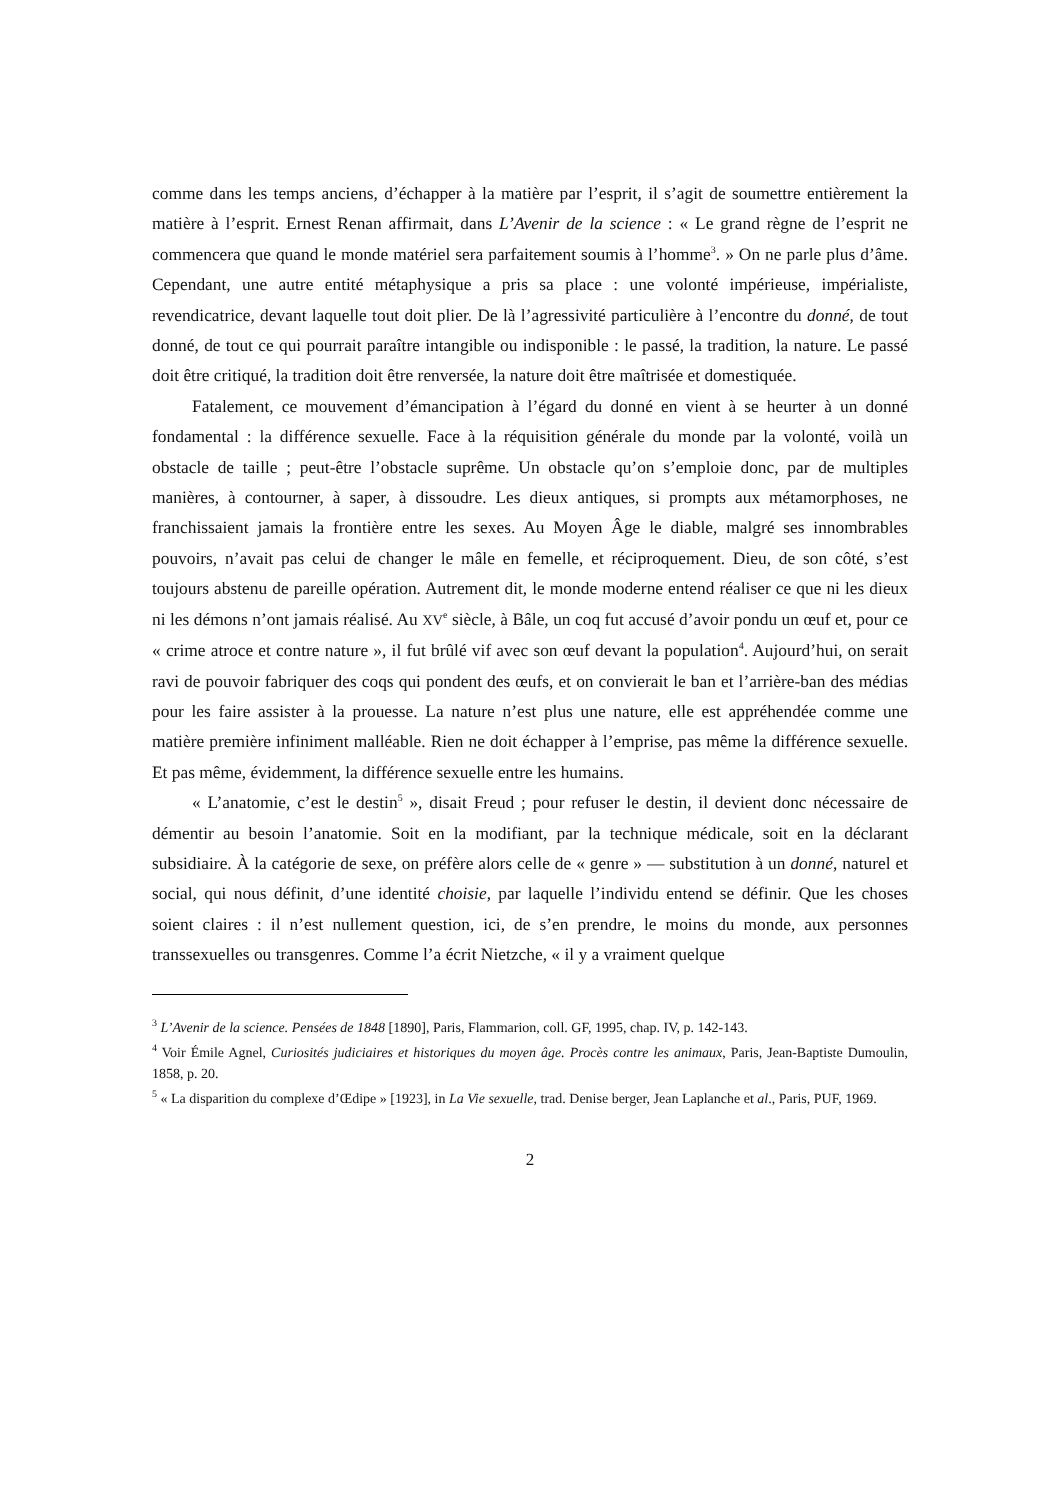comme dans les temps anciens, d’échapper à la matière par l’esprit, il s’agit de soumettre entièrement la matière à l’esprit. Ernest Renan affirmait, dans L’Avenir de la science : « Le grand règne de l’esprit ne commencera que quand le monde matériel sera parfaitement soumis à l’homme<sup>3</sup>. » On ne parle plus d’âme. Cependant, une autre entité métaphysique a pris sa place : une volonté impérieuse, impérialiste, revendicatrice, devant laquelle tout doit plier. De là l’agressivité particulière à l’encontre du donné, de tout donné, de tout ce qui pourrait paraître intangible ou indisponible : le passé, la tradition, la nature. Le passé doit être critiqué, la tradition doit être renversée, la nature doit être maîtrisée et domestiquée.
Fatalement, ce mouvement d’émancipation à l’égard du donné en vient à se heurter à un donné fondamental : la différence sexuelle. Face à la réquisition générale du monde par la volonté, voilà un obstacle de taille ; peut-être l’obstacle suprême. Un obstacle qu’on s’emploie donc, par de multiples manières, à contourner, à saper, à dissoudre. Les dieux antiques, si prompts aux métamorphoses, ne franchissaient jamais la frontière entre les sexes. Au Moyen Âge le diable, malgré ses innombrables pouvoirs, n’avait pas celui de changer le mâle en femelle, et réciproquement. Dieu, de son côté, s’est toujours abstenu de pareille opération. Autrement dit, le monde moderne entend réaliser ce que ni les dieux ni les démons n’ont jamais réalisé. Au XV<sup>e</sup> siècle, à Bâle, un coq fut accusé d’avoir pondu un œuf et, pour ce « crime atroce et contre nature », il fut brûlé vif avec son œuf devant la population<sup>4</sup>. Aujourd’hui, on serait ravi de pouvoir fabriquer des coqs qui pondent des œufs, et on convierait le ban et l’arrière-ban des médias pour les faire assister à la prouesse. La nature n’est plus une nature, elle est appréhendée comme une matière première infiniment malléable. Rien ne doit échapper à l’emprise, pas même la différence sexuelle. Et pas même, évidemment, la différence sexuelle entre les humains.
« L’anatomie, c’est le destin<sup>5</sup> », disait Freud ; pour refuser le destin, il devient donc nécessaire de démentir au besoin l’anatomie. Soit en la modifiant, par la technique médicale, soit en la déclarant subsidiaire. À la catégorie de sexe, on préfère alors celle de « genre » — substitution à un donné, naturel et social, qui nous définit, d’une identité choisie, par laquelle l’individu entend se définir. Que les choses soient claires : il n’est nullement question, ici, de s’en prendre, le moins du monde, aux personnes transsexuelles ou transgenres. Comme l’a écrit Nietzche, « il y a vraiment quelque
<sup>3</sup> L’Avenir de la science. Pensées de 1848 [1890], Paris, Flammarion, coll. GF, 1995, chap. IV, p. 142-143.
<sup>4</sup> Voir Émile Agnel, Curiosités judiciaires et historiques du moyen âge. Procès contre les animaux, Paris, Jean-Baptiste Dumoulin, 1858, p. 20.
<sup>5</sup> « La disparition du complexe d’Œdipe » [1923], in La Vie sexuelle, trad. Denise berger, Jean Laplanche et al., Paris, PUF, 1969.
2